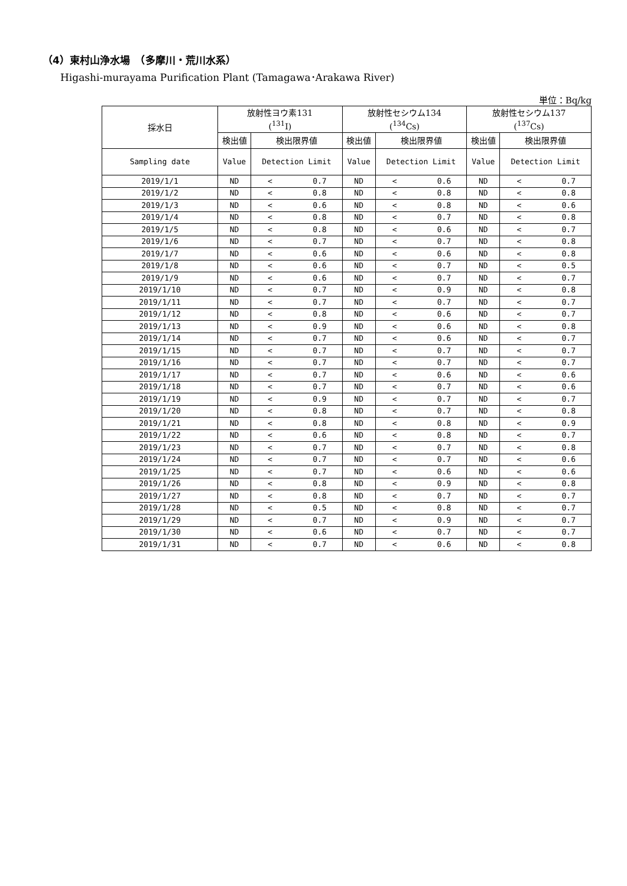（4）東村山浄水場　（多摩川・荒川水系）
Higashi-murayama Purification Plant (Tamagawa･Arakawa River)
単位：Bq/kg
| 採水日 | 放射性ヨウ素131 (<sup>131</sup>I) | | 放射性セシウム134 (<sup>134</sup>Cs) | | 放射性セシウム137 (<sup>137</sup>Cs) | |
| --- | --- | --- | --- | --- | --- | --- |
| | 検出値 | 検出限界値 | 検出値 | 検出限界値 | 検出値 | 検出限界値 |
| Sampling date | Value | Detection Limit | Value | Detection Limit | Value | Detection Limit |
| 2019/1/1 | ND | < 0.7 | ND | < 0.6 | ND | < 0.7 |
| 2019/1/2 | ND | < 0.8 | ND | < 0.8 | ND | < 0.8 |
| 2019/1/3 | ND | < 0.6 | ND | < 0.8 | ND | < 0.6 |
| 2019/1/4 | ND | < 0.8 | ND | < 0.7 | ND | < 0.8 |
| 2019/1/5 | ND | < 0.8 | ND | < 0.6 | ND | < 0.7 |
| 2019/1/6 | ND | < 0.7 | ND | < 0.7 | ND | < 0.8 |
| 2019/1/7 | ND | < 0.6 | ND | < 0.6 | ND | < 0.8 |
| 2019/1/8 | ND | < 0.6 | ND | < 0.7 | ND | < 0.5 |
| 2019/1/9 | ND | < 0.6 | ND | < 0.7 | ND | < 0.7 |
| 2019/1/10 | ND | < 0.7 | ND | < 0.9 | ND | < 0.8 |
| 2019/1/11 | ND | < 0.7 | ND | < 0.7 | ND | < 0.7 |
| 2019/1/12 | ND | < 0.8 | ND | < 0.6 | ND | < 0.7 |
| 2019/1/13 | ND | < 0.9 | ND | < 0.6 | ND | < 0.8 |
| 2019/1/14 | ND | < 0.7 | ND | < 0.6 | ND | < 0.7 |
| 2019/1/15 | ND | < 0.7 | ND | < 0.7 | ND | < 0.7 |
| 2019/1/16 | ND | < 0.7 | ND | < 0.7 | ND | < 0.7 |
| 2019/1/17 | ND | < 0.7 | ND | < 0.6 | ND | < 0.6 |
| 2019/1/18 | ND | < 0.7 | ND | < 0.7 | ND | < 0.6 |
| 2019/1/19 | ND | < 0.9 | ND | < 0.7 | ND | < 0.7 |
| 2019/1/20 | ND | < 0.8 | ND | < 0.7 | ND | < 0.8 |
| 2019/1/21 | ND | < 0.8 | ND | < 0.8 | ND | < 0.9 |
| 2019/1/22 | ND | < 0.6 | ND | < 0.8 | ND | < 0.7 |
| 2019/1/23 | ND | < 0.7 | ND | < 0.7 | ND | < 0.8 |
| 2019/1/24 | ND | < 0.7 | ND | < 0.7 | ND | < 0.6 |
| 2019/1/25 | ND | < 0.7 | ND | < 0.6 | ND | < 0.6 |
| 2019/1/26 | ND | < 0.8 | ND | < 0.9 | ND | < 0.8 |
| 2019/1/27 | ND | < 0.8 | ND | < 0.7 | ND | < 0.7 |
| 2019/1/28 | ND | < 0.5 | ND | < 0.8 | ND | < 0.7 |
| 2019/1/29 | ND | < 0.7 | ND | < 0.9 | ND | < 0.7 |
| 2019/1/30 | ND | < 0.6 | ND | < 0.7 | ND | < 0.7 |
| 2019/1/31 | ND | < 0.7 | ND | < 0.6 | ND | < 0.8 |